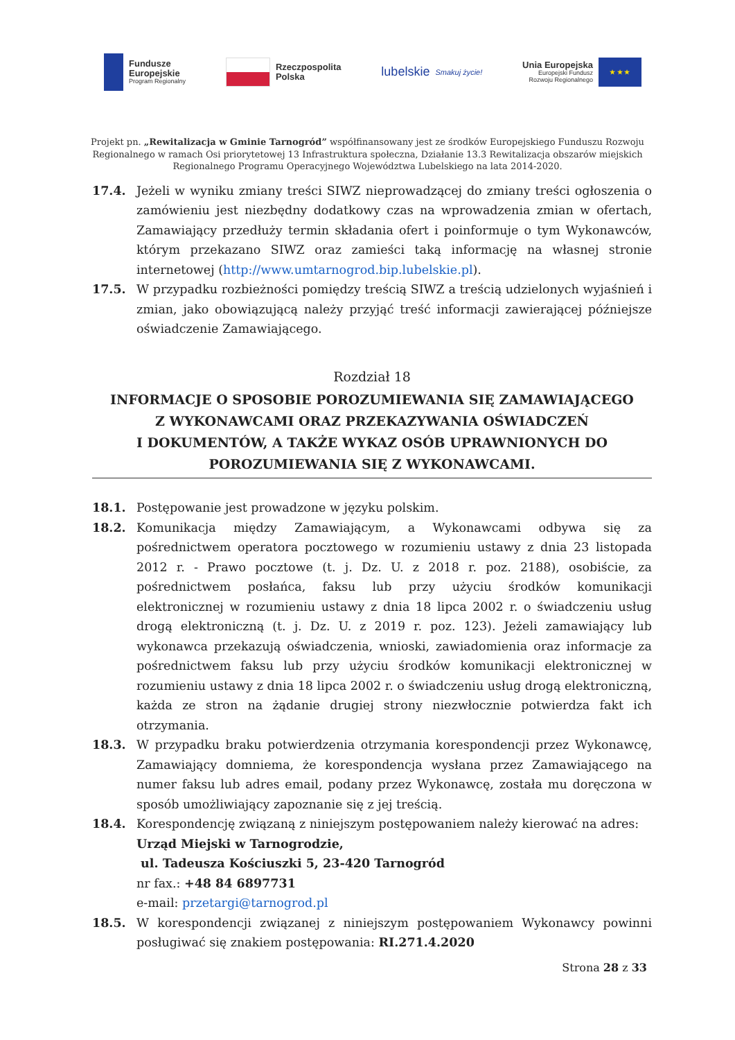Fundusze
Europejskie
Program Regionalny
Rzeczpospolita
Polska
lubelskie Smakuj życie!
Unia Europejska
Europejski Fundusz
Rozwoju Regionalnego
★ ★ ★
Projekt pn. „Rewitalizacja w Gminie Tarnogród” współfinansowany jest ze środków Europejskiego Funduszu Rozwoju Regionalnego w ramach Osi priorytetowej 13 Infrastruktura społeczna, Działanie 13.3 Rewitalizacja obszarów miejskich Regionalnego Programu Operacyjnego Województwa Lubelskiego na lata 2014-2020.
17.4. Jeżeli w wyniku zmiany treści SIWZ nieprowadzącej do zmiany treści ogłoszenia o zamówieniu jest niezbędny dodatkowy czas na wprowadzenia zmian w ofertach, Zamawiający przedłuży termin składania ofert i poinformuje o tym Wykonawców, którym przekazano SIWZ oraz zamieści taką informację na własnej stronie internetowej (http://www.umtarnogrod.bip.lubelskie.pl).
17.5. W przypadku rozbieżności pomiędzy treścią SIWZ a treścią udzielonych wyjaśnień i zmian, jako obowiązującą należy przyjąć treść informacji zawierającej późniejsze oświadczenie Zamawiającego.
Rozdział 18
INFORMACJE O SPOSOBIE POROZUMIEWANIA SIĘ ZAMAWIAJĄCEGO
Z WYKONAWCAMI ORAZ PRZEKAZYWANIA OŚWIADCZEŃ
I DOKUMENTÓW, A TAKŻE WYKAZ OSÓB UPRAWNIONYCH DO
POROZUMIEWANIA SIĘ Z WYKONAWCAMI.
18.1. Postępowanie jest prowadzone w języku polskim.
18.2. Komunikacja między Zamawiającym, a Wykonawcami odbywa się za pośrednictwem operatora pocztowego w rozumieniu ustawy z dnia 23 listopada 2012 r. - Prawo pocztowe (t. j. Dz. U. z 2018 r. poz. 2188), osobiście, za pośrednictwem posłańca, faksu lub przy użyciu środków komunikacji elektronicznej w rozumieniu ustawy z dnia 18 lipca 2002 r. o świadczeniu usług drogą elektroniczną (t. j. Dz. U. z 2019 r. poz. 123). Jeżeli zamawiający lub wykonawca przekazują oświadczenia, wnioski, zawiadomienia oraz informacje za pośrednictwem faksu lub przy użyciu środków komunikacji elektronicznej w rozumieniu ustawy z dnia 18 lipca 2002 r. o świadczeniu usług drogą elektroniczną, każda ze stron na żądanie drugiej strony niezwłocznie potwierdza fakt ich otrzymania.
18.3. W przypadku braku potwierdzenia otrzymania korespondencji przez Wykonawcę, Zamawiający domniema, że korespondencja wysłana przez Zamawiającego na numer faksu lub adres email, podany przez Wykonawcę, została mu doręczona w sposób umożliwiający zapoznanie się z jej treścią.
18.4. Korespondencję związaną z niniejszym postępowaniem należy kierować na adres:
Urząd Miejski w Tarnogrodzie,
ul. Tadeusza Kościuszki 5, 23-420 Tarnogród
nr fax.: +48 84 6897731
e-mail: przetargi@tarnogrod.pl
18.5. W korespondencji związanej z niniejszym postępowaniem Wykonawcy powinni posługiwać się znakiem postępowania: RI.271.4.2020
Strona 28 z 33